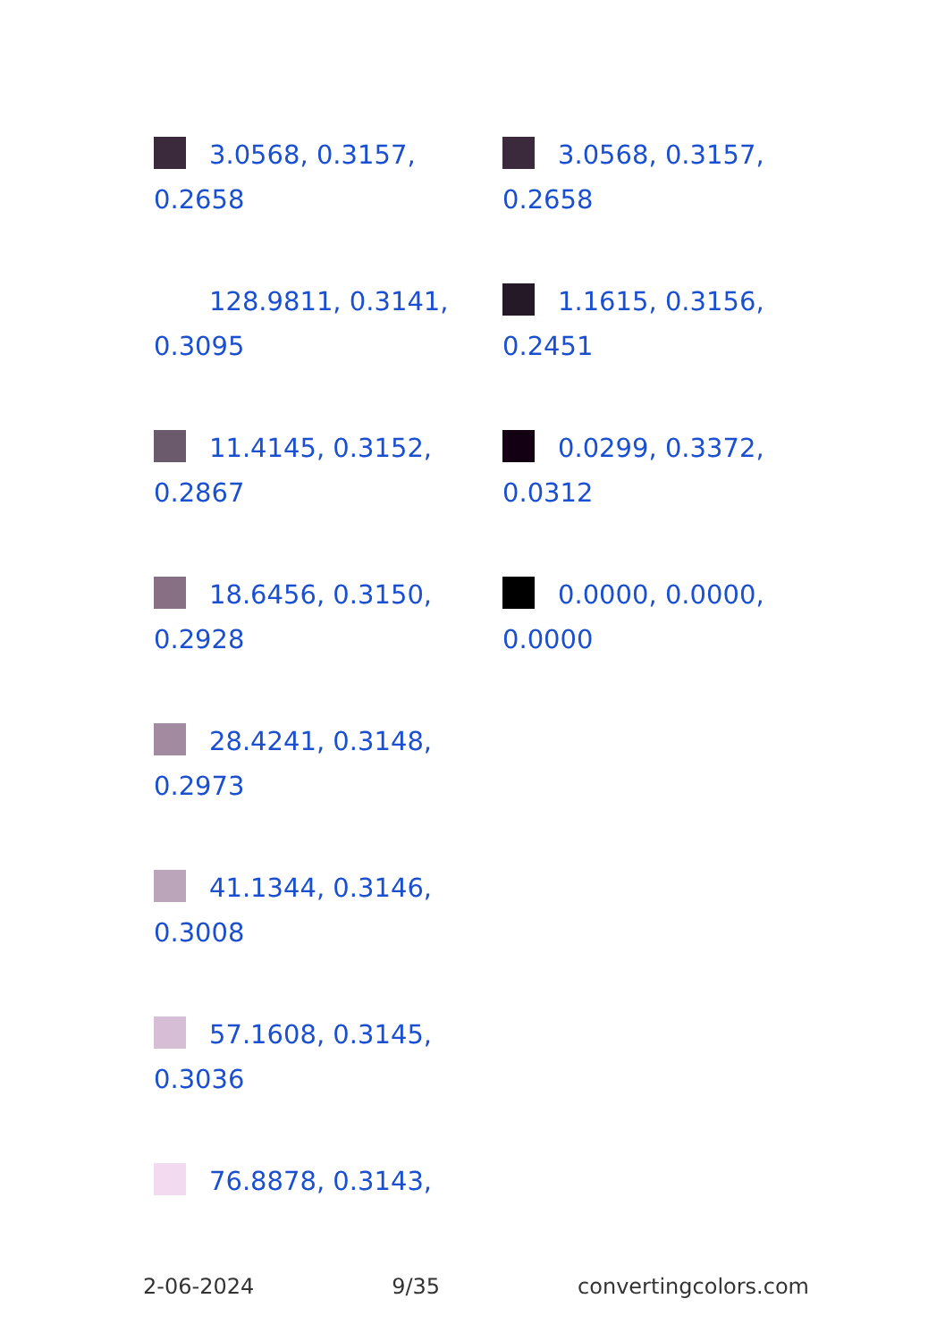3.0568, 0.3157, 0.2658
128.9811, 0.3141, 0.3095
11.4145, 0.3152, 0.2867
18.6456, 0.3150, 0.2928
28.4241, 0.3148, 0.2973
41.1344, 0.3146, 0.3008
57.1608, 0.3145, 0.3036
76.8878, 0.3143,
3.0568, 0.3157, 0.2658
1.1615, 0.3156, 0.2451
0.0299, 0.3372, 0.0312
0.0000, 0.0000, 0.0000
2-06-2024 9/35 convertingcolors.com